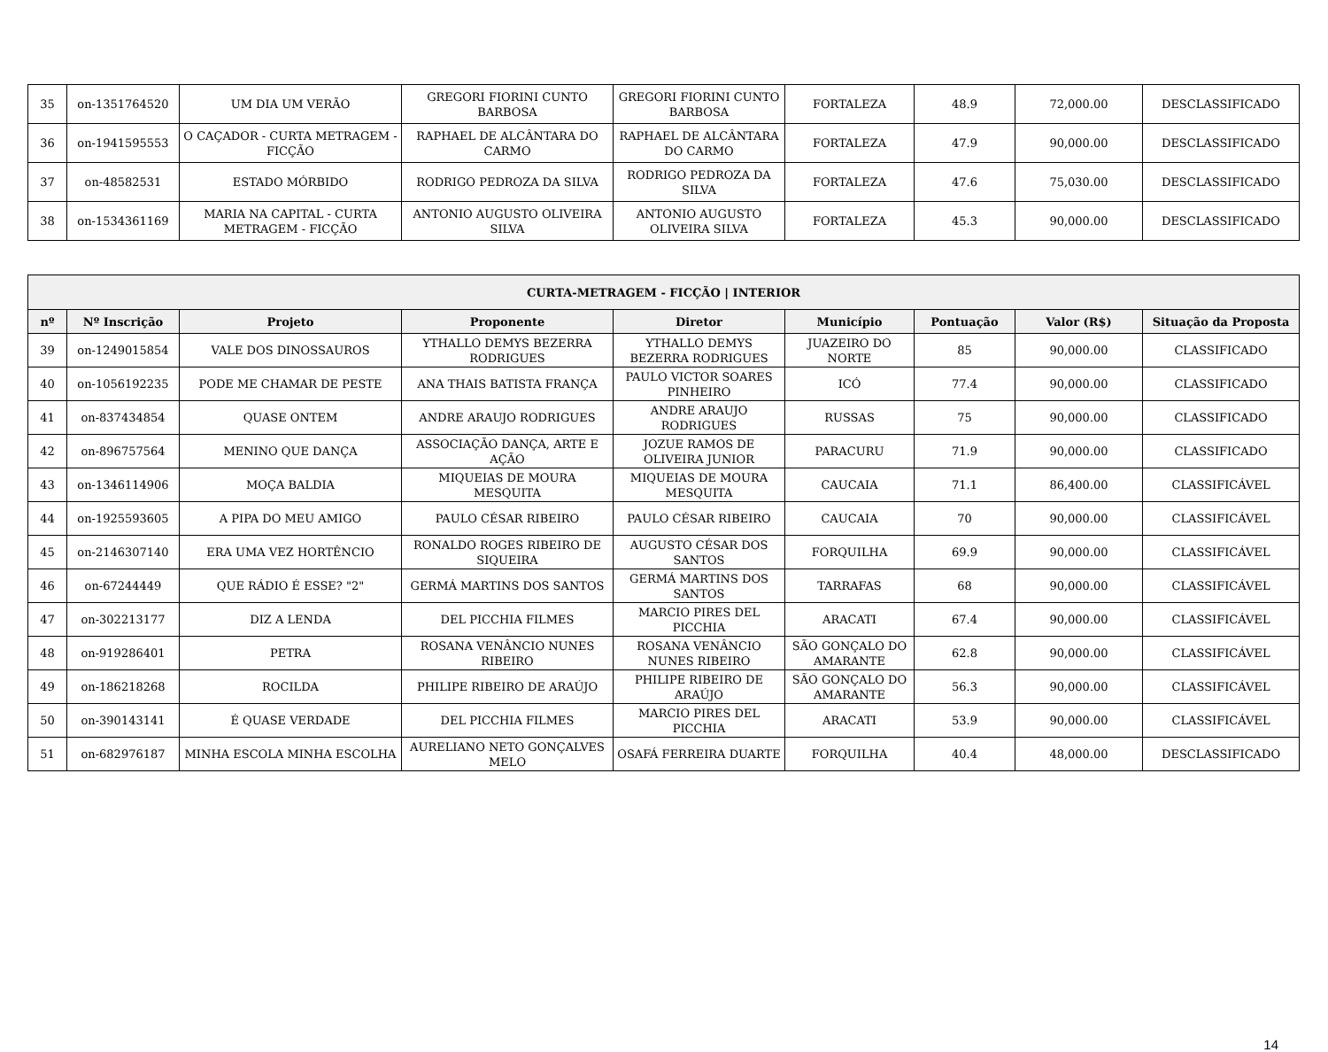| 35 | on-1351764520 | UM DIA UM VERÃO | GREGORI FIORINI CUNTO BARBOSA | GREGORI FIORINI CUNTO BARBOSA | FORTALEZA | 48.9 | 72,000.00 | DESCLASSIFICADO |
| 36 | on-1941595553 | O CAÇADOR - CURTA METRAGEM - FICÇÃO | RAPHAEL DE ALCÂNTARA DO CARMO | RAPHAEL DE ALCÂNTARA DO CARMO | FORTALEZA | 47.9 | 90,000.00 | DESCLASSIFICADO |
| 37 | on-48582531 | ESTADO MÓRBIDO | RODRIGO PEDROZA DA SILVA | RODRIGO PEDROZA DA SILVA | FORTALEZA | 47.6 | 75,030.00 | DESCLASSIFICADO |
| 38 | on-1534361169 | MARIA NA CAPITAL - CURTA METRAGEM - FICÇÃO | ANTONIO AUGUSTO OLIVEIRA SILVA | ANTONIO AUGUSTO OLIVEIRA SILVA | FORTALEZA | 45.3 | 90,000.00 | DESCLASSIFICADO |
| CURTA-METRAGEM - FICÇÃO / INTERIOR | | | | | | | | |
| --- | --- | --- | --- | --- | --- | --- | --- | --- |
| nº | Nº Inscrição | Projeto | Proponente | Diretor | Município | Pontuação | Valor (R$) | Situação da Proposta |
| 39 | on-1249015854 | VALE DOS DINOSSAUROS | YTHALLO DEMYS BEZERRA RODRIGUES | YTHALLO DEMYS BEZERRA RODRIGUES | JUAZEIRO DO NORTE | 85 | 90,000.00 | CLASSIFICADO |
| 40 | on-1056192235 | PODE ME CHAMAR DE PESTE | ANA THAIS BATISTA FRANÇA | PAULO VICTOR SOARES PINHEIRO | ICÓ | 77.4 | 90,000.00 | CLASSIFICADO |
| 41 | on-837434854 | QUASE ONTEM | ANDRE ARAUJO RODRIGUES | ANDRE ARAUJO RODRIGUES | RUSSAS | 75 | 90,000.00 | CLASSIFICADO |
| 42 | on-896757564 | MENINO QUE DANÇA | ASSOCIAÇÃO DANÇA, ARTE E AÇÃO | JOZUE RAMOS DE OLIVEIRA JUNIOR | PARACURU | 71.9 | 90,000.00 | CLASSIFICADO |
| 43 | on-1346114906 | MOÇA BALDIA | MIQUEIAS DE MOURA MESQUITA | MIQUEIAS DE MOURA MESQUITA | CAUCAIA | 71.1 | 86,400.00 | CLASSIFICÁVEL |
| 44 | on-1925593605 | A PIPA DO MEU AMIGO | PAULO CÉSAR RIBEIRO | PAULO CÉSAR RIBEIRO | CAUCAIA | 70 | 90,000.00 | CLASSIFICÁVEL |
| 45 | on-2146307140 | ERA UMA VEZ HORTÊNCIO | RONALDO ROGES RIBEIRO DE SIQUEIRA | AUGUSTO CÉSAR DOS SANTOS | FORQUILHA | 69.9 | 90,000.00 | CLASSIFICÁVEL |
| 46 | on-67244449 | QUE RÁDIO É ESSE? "2" | GERMÁ MARTINS DOS SANTOS | GERMÁ MARTINS DOS SANTOS | TARRAFAS | 68 | 90,000.00 | CLASSIFICÁVEL |
| 47 | on-302213177 | DIZ A LENDA | DEL PICCHIA FILMES | MARCIO PIRES DEL PICCHIA | ARACATI | 67.4 | 90,000.00 | CLASSIFICÁVEL |
| 48 | on-919286401 | PETRA | ROSANA VENÂNCIO NUNES RIBEIRO | ROSANA VENÂNCIO NUNES RIBEIRO | SÃO GONÇALO DO AMARANTE | 62.8 | 90,000.00 | CLASSIFICÁVEL |
| 49 | on-186218268 | ROCILDA | PHILIPE RIBEIRO DE ARAÚJO | PHILIPE RIBEIRO DE ARAÚJO | SÃO GONÇALO DO AMARANTE | 56.3 | 90,000.00 | CLASSIFICÁVEL |
| 50 | on-390143141 | É QUASE VERDADE | DEL PICCHIA FILMES | MARCIO PIRES DEL PICCHIA | ARACATI | 53.9 | 90,000.00 | CLASSIFICÁVEL |
| 51 | on-682976187 | MINHA ESCOLA MINHA ESCOLHA | AURELIANO NETO GONÇALVES MELO | OSAFÁ FERREIRA DUARTE | FORQUILHA | 40.4 | 48,000.00 | DESCLASSIFICADO |
14